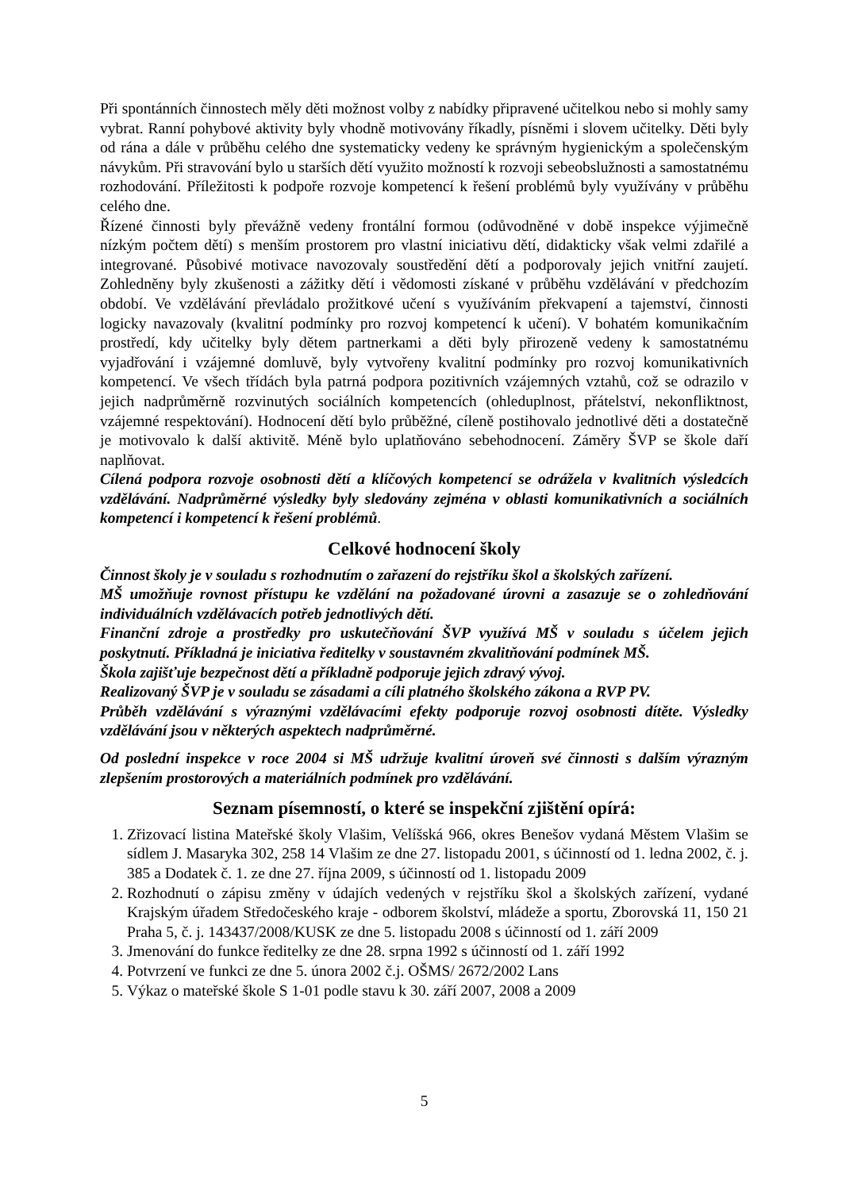Při spontánních činnostech měly děti možnost volby z nabídky připravené učitelkou nebo si mohly samy vybrat. Ranní pohybové aktivity byly vhodně motivovány říkadly, písněmi i slovem učitelky. Děti byly od rána a dále v průběhu celého dne systematicky vedeny ke správným hygienickým a společenským návykům. Při stravování bylo u starších dětí využito možností k rozvoji sebeobslužnosti a samostatnému rozhodování. Příležitosti k podpoře rozvoje kompetencí k řešení problémů byly využívány v průběhu celého dne.
Řízené činnosti byly převážně vedeny frontální formou (odůvodněné v době inspekce výjimečně nízkým počtem dětí) s menším prostorem pro vlastní iniciativu dětí, didakticky však velmi zdařilé a integrované. Působivé motivace navozovaly soustředění dětí a podporovaly jejich vnitřní zaujetí. Zohledněny byly zkušenosti a zážitky dětí i vědomosti získané v průběhu vzdělávání v předchozím období. Ve vzdělávání převládalo prožitkové učení s využíváním překvapení a tajemství, činnosti logicky navazovaly (kvalitní podmínky pro rozvoj kompetencí k učení). V bohatém komunikačním prostředí, kdy učitelky byly dětem partnerkami a děti byly přirozeně vedeny k samostatnému vyjadřování i vzájemné domluvě, byly vytvořeny kvalitní podmínky pro rozvoj komunikativních kompetencí. Ve všech třídách byla patrná podpora pozitivních vzájemných vztahů, což se odrazilo v jejich nadprůměrně rozvinutých sociálních kompetencích (ohleduplnost, přátelství, nekonfliktnost, vzájemné respektování). Hodnocení dětí bylo průběžné, cíleně postihovalo jednotlivé děti a dostatečně je motivovalo k další aktivitě. Méně bylo uplatňováno sebehodnocení. Záměry ŠVP se škole daří naplňovat.
Cílená podpora rozvoje osobnosti dětí a klíčových kompetencí se odrážela v kvalitních výsledcích vzdělávání. Nadprůměrné výsledky byly sledovány zejména v oblasti komunikativních a sociálních kompetencí i kompetencí k řešení problémů.
Celkové hodnocení školy
Činnost školy je v souladu s rozhodnutím o zařazení do rejstříku škol a školských zařízení.
MŠ umožňuje rovnost přístupu ke vzdělání na požadované úrovni a zasazuje se o zohledňování individuálních vzdělávacích potřeb jednotlivých dětí.
Finanční zdroje a prostředky pro uskutečňování ŠVP využívá MŠ v souladu s účelem jejich poskytnutí. Příkladná je iniciativa ředitelky v soustavném zkvalitňování podmínek MŠ.
Škola zajišťuje bezpečnost dětí a příkladně podporuje jejich zdravý vývoj.
Realizovaný ŠVP je v souladu se zásadami a cíli platného školského zákona a RVP PV.
Průběh vzdělávání s výraznými vzdělávacími efekty podporuje rozvoj osobnosti dítěte. Výsledky vzdělávání jsou v některých aspektech nadprůměrné.
Od poslední inspekce v roce 2004 si MŠ udržuje kvalitní úroveň své činnosti s dalším výrazným zlepšením prostorových a materiálních podmínek pro vzdělávání.
Seznam písemností, o které se inspekční zjištění opírá:
1. Zřizovací listina Mateřské školy Vlašim, Velíšská 966, okres Benešov vydaná Městem Vlašim se sídlem J. Masaryka 302, 258 14 Vlašim ze dne 27. listopadu 2001, s účinností od 1. ledna 2002, č. j. 385 a Dodatek č. 1. ze dne 27. října 2009, s účinností od 1. listopadu 2009
2. Rozhodnutí o zápisu změny v údajích vedených v rejstříku škol a školských zařízení, vydané Krajským úřadem Středočeského kraje - odborem školství, mládeže a sportu, Zborovská 11, 150 21 Praha 5, č. j. 143437/2008/KUSK ze dne 5. listopadu 2008 s účinností od 1. září 2009
3. Jmenování do funkce ředitelky ze dne 28. srpna 1992 s účinností od 1. září 1992
4. Potvrzení ve funkci ze dne 5. února 2002 č.j. OŠMS/ 2672/2002 Lans
5. Výkaz o mateřské škole S 1-01 podle stavu k 30. září 2007, 2008 a 2009
5